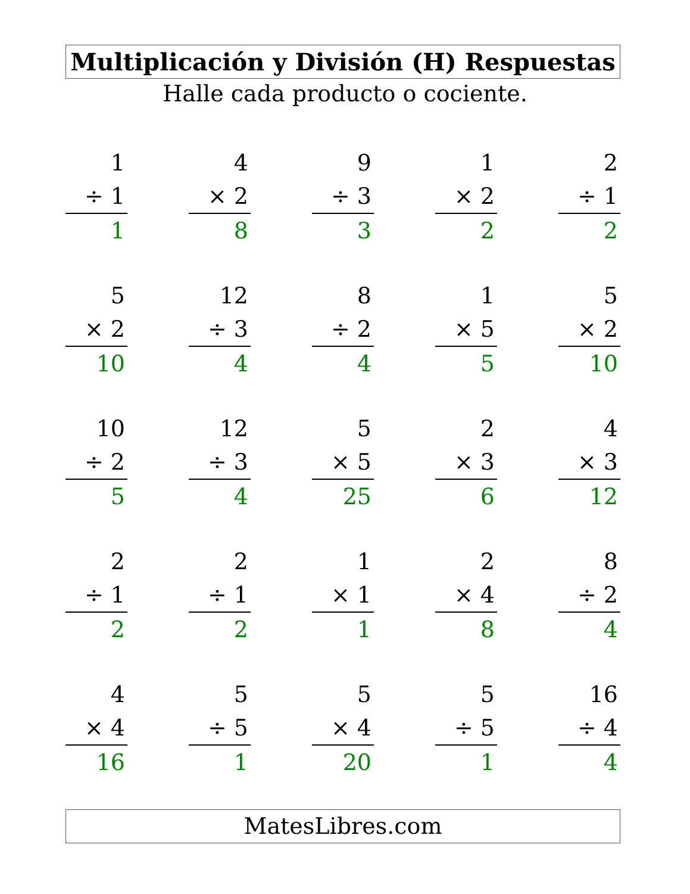Multiplicación y División (H) Respuestas
Halle cada producto o cociente.
| 1 ÷ 1 1 | 4 × 2 8 | 9 ÷ 3 3 | 1 × 2 2 | 2 ÷ 1 2 |
| 5 × 2 10 | 12 ÷ 3 4 | 8 ÷ 2 4 | 1 × 5 5 | 5 × 2 10 |
| 10 ÷ 2 5 | 12 ÷ 3 4 | 5 × 5 25 | 2 × 3 6 | 4 × 3 12 |
| 2 ÷ 1 2 | 2 ÷ 1 2 | 1 × 1 1 | 2 × 4 8 | 8 ÷ 2 4 |
| 4 × 4 16 | 5 ÷ 5 1 | 5 × 4 20 | 5 ÷ 5 1 | 16 ÷ 4 4 |
MatesLibres.com